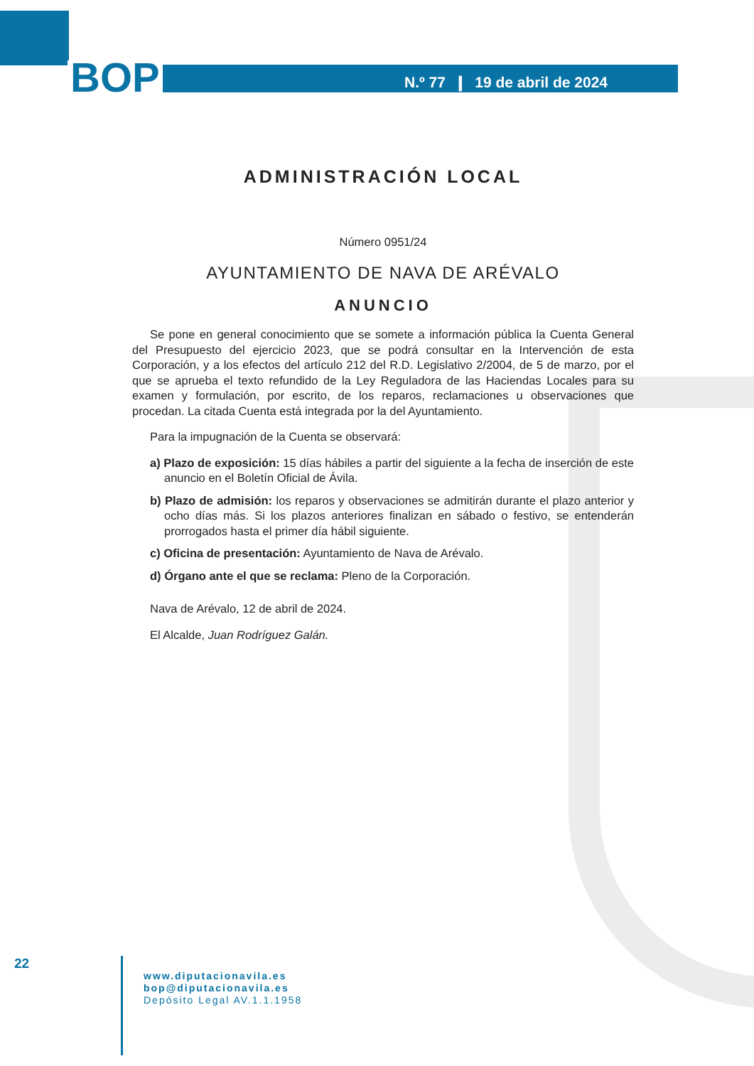BOP N.º 77 ❙ 19 de abril de 2024
ADMINISTRACIÓN LOCAL
Número 0951/24
AYUNTAMIENTO DE NAVA DE ARÉVALO
ANUNCIO
Se pone en general conocimiento que se somete a información pública la Cuenta General del Presupuesto del ejercicio 2023, que se podrá consultar en la Intervención de esta Corporación, y a los efectos del artículo 212 del R.D. Legislativo 2/2004, de 5 de marzo, por el que se aprueba el texto refundido de la Ley Reguladora de las Haciendas Locales para su examen y formulación, por escrito, de los reparos, reclamaciones u observaciones que procedan. La citada Cuenta está integrada por la del Ayuntamiento.
Para la impugnación de la Cuenta se observará:
a) Plazo de exposición: 15 días hábiles a partir del siguiente a la fecha de inserción de este anuncio en el Boletín Oficial de Ávila.
b) Plazo de admisión: los reparos y observaciones se admitirán durante el plazo anterior y ocho días más. Si los plazos anteriores finalizan en sábado o festivo, se entenderán prorrogados hasta el primer día hábil siguiente.
c) Oficina de presentación: Ayuntamiento de Nava de Arévalo.
d) Órgano ante el que se reclama: Pleno de la Corporación.
Nava de Arévalo, 12 de abril de 2024.
El Alcalde, Juan Rodríguez Galán.
22
www.diputacionavila.es
bop@diputacionavila.es
Depósito Legal AV.1.1.1958